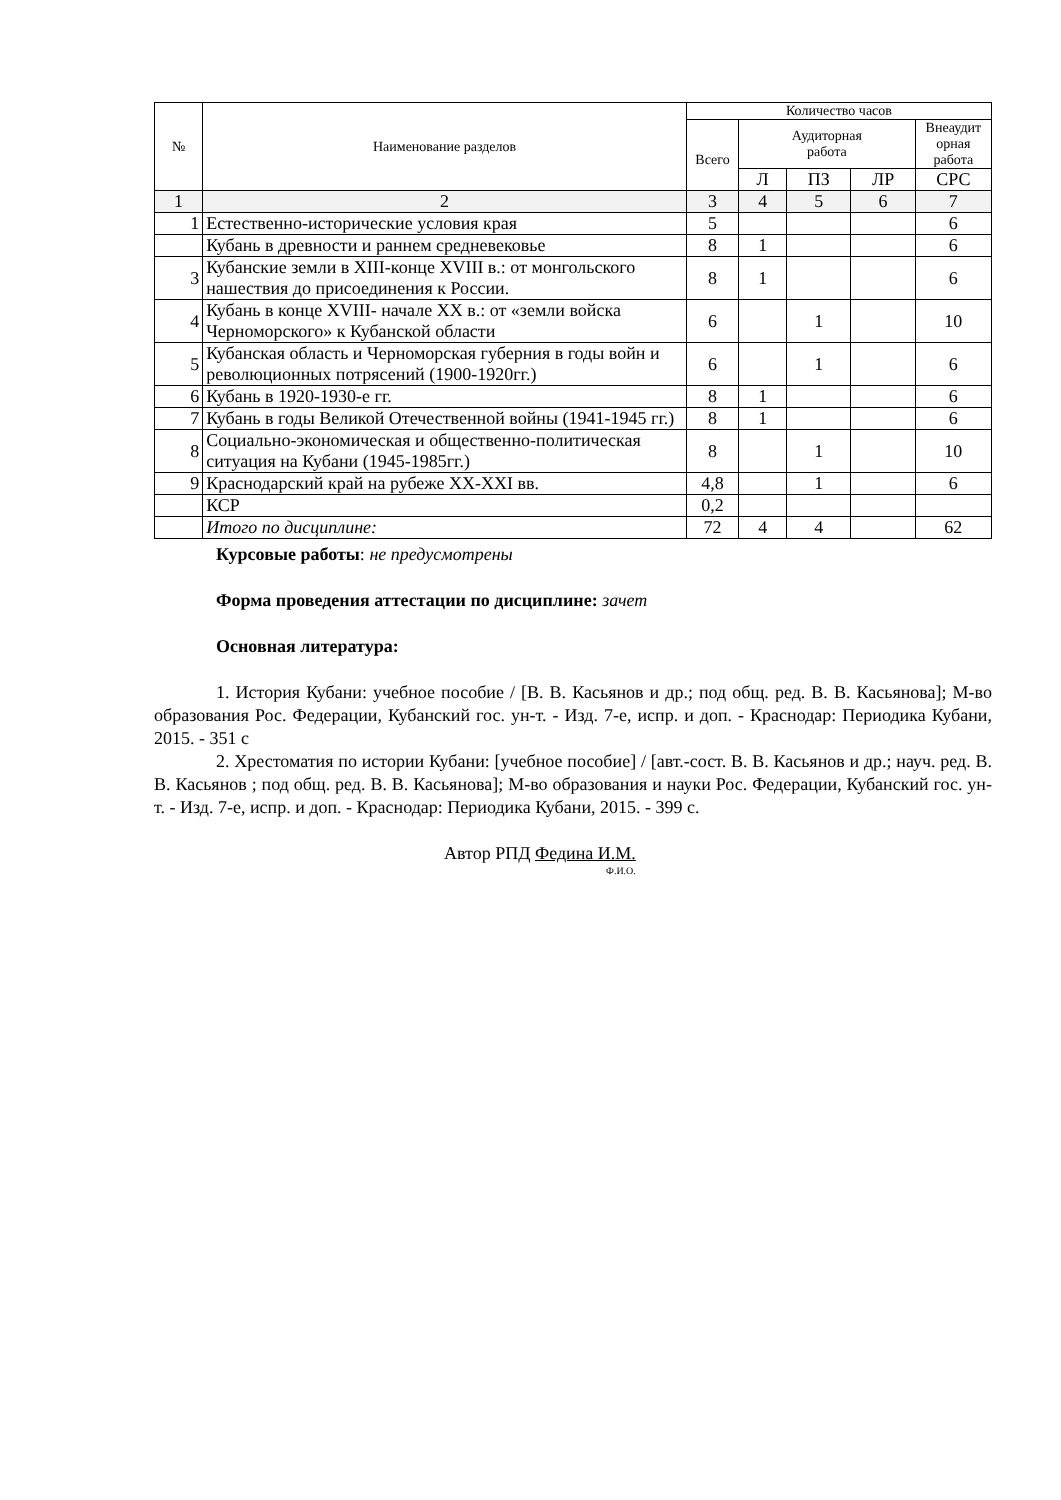| № | Наименование разделов | Количество часов | | | | |
| --- | --- | --- | --- | --- | --- | --- |
| | | Всего | Аудиторная работа | | | Внеаудит орная работа |
| | | | Л | ПЗ | ЛР | СРС |
| 1 | 2 | 3 | 4 | 5 | 6 | 7 |
| 1 | Естественно-исторические условия края | 5 | | | | 6 |
| | Кубань в древности и раннем средневековье | 8 | 1 | | | 6 |
| 3 | Кубанские земли в XIII-конце XVIII в.: от монгольского нашествия до присоединения к России. | 8 | 1 | | | 6 |
| 4 | Кубань в конце XVIII- начале XX в.: от «земли войска Черноморского» к Кубанской области | 6 | | 1 | | 10 |
| 5 | Кубанская область и Черноморская губерния в годы войн и революционных потрясений (1900-1920гг.) | 6 | | 1 | | 6 |
| 6 | Кубань в 1920-1930-е гг. | 8 | 1 | | | 6 |
| 7 | Кубань в годы Великой Отечественной войны (1941-1945 гг.) | 8 | 1 | | | 6 |
| 8 | Социально-экономическая и общественно-политическая ситуация на Кубани (1945-1985гг.) | 8 | | 1 | | 10 |
| 9 | Краснодарский край на рубеже XX-XXI вв. | 4,8 | | 1 | | 6 |
| | КСР | 0,2 | | | | |
| | Итого по дисциплине: | 72 | 4 | 4 | | 62 |
Курсовые работы: не предусмотрены
Форма проведения аттестации по дисциплине: зачет
Основная литература:
1. История Кубани: учебное пособие / [В. В. Касьянов и др.; под общ. ред. В. В. Касьянова]; М-во образования Рос. Федерации, Кубанский гос. ун-т. - Изд. 7-е, испр. и доп. - Краснодар: Периодика Кубани, 2015. - 351 с
2. Хрестоматия по истории Кубани: [учебное пособие] / [авт.-сост. В. В. Касьянов и др.; науч. ред. В. В. Касьянов ; под общ. ред. В. В. Касьянова]; М-во образования и науки Рос. Федерации, Кубанский гос. ун-т. - Изд. 7-е, испр. и доп. - Краснодар: Периодика Кубани, 2015. - 399 с.
Автор РПД Федина И.М.
Ф.И.О.